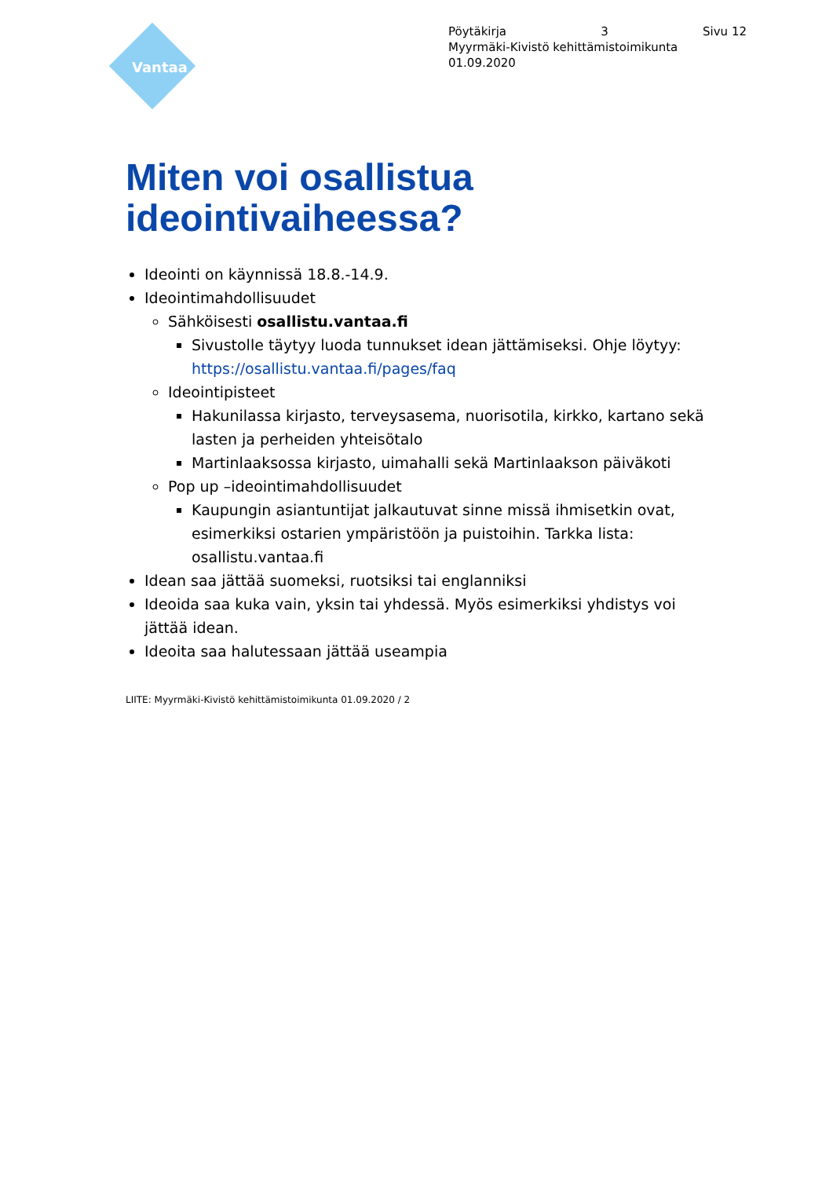Vantaa
Pöytäkirja 3 Sivu 12
Myyrmäki-Kivistö kehittämistoimikunta
01.09.2020
Miten voi osallistua ideointivaiheessa?
Ideointi on käynnissä 18.8.-14.9.
Ideointimahdollisuudet
Sähköisesti osallistu.vantaa.fi
Sivustolle täytyy luoda tunnukset idean jättämiseksi. Ohje löytyy: https://osallistu.vantaa.fi/pages/faq
Ideointipisteet
Hakunilassa kirjasto, terveysasema, nuorisotila, kirkko, kartano sekä lasten ja perheiden yhteisötalo
Martinlaaksossa kirjasto, uimahalli sekä Martinlaakson päiväkoti
Pop up –ideointimahdollisuudet
Kaupungin asiantuntijat jalkautuvat sinne missä ihmisetkin ovat, esimerkiksi ostarien ympäristöön ja puistoihin. Tarkka lista: osallistu.vantaa.fi
Idean saa jättää suomeksi, ruotsiksi tai englanniksi
Ideoida saa kuka vain, yksin tai yhdessä. Myös esimerkiksi yhdistys voi jättää idean.
Ideoita saa halutessaan jättää useampia
LIITE: Myyrmäki-Kivistö kehittämistoimikunta 01.09.2020 / 2